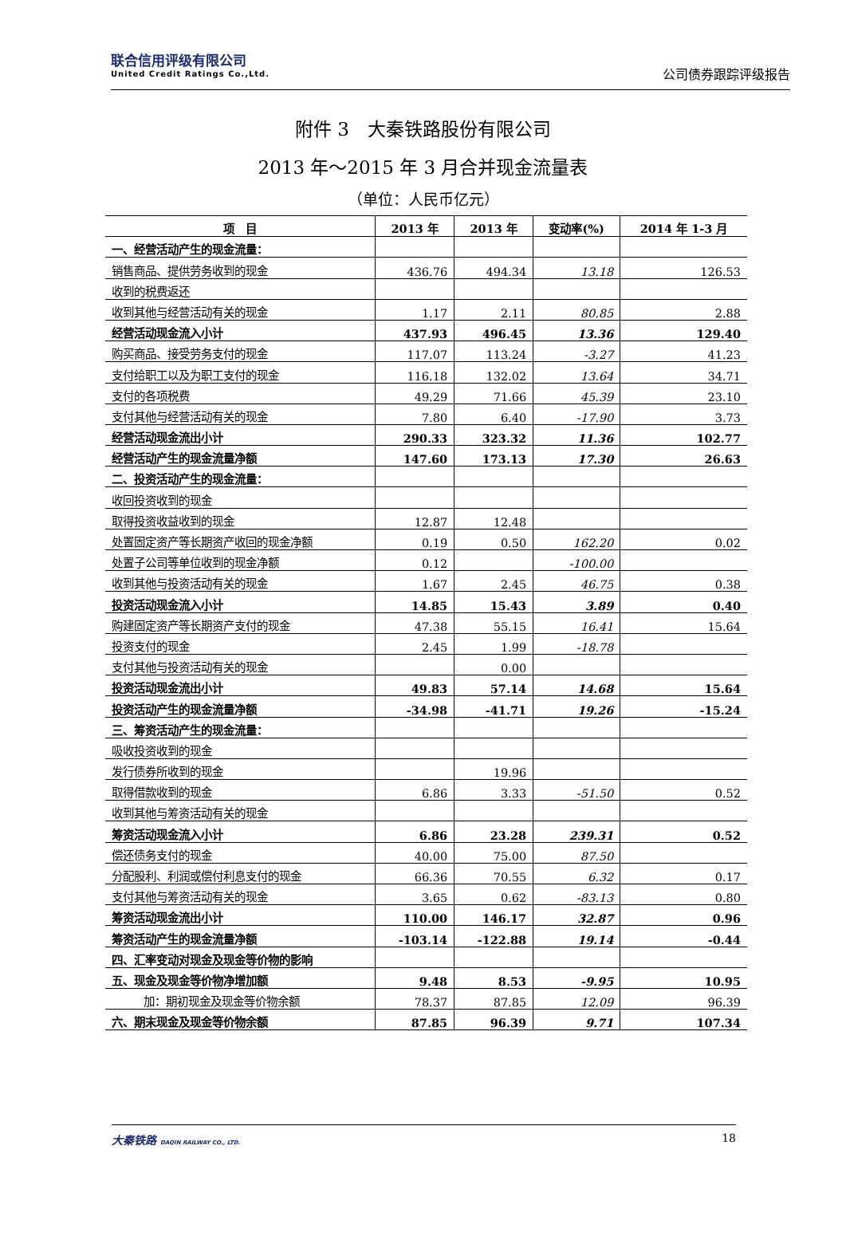联合信用评级有限公司
United Credit Ratings Co.,Ltd.
公司债券跟踪评级报告
附件 3　大秦铁路股份有限公司
2013 年～2015 年 3 月合并现金流量表
（单位：人民币亿元）
| 项 目 | 2013 年 | 2013 年 | 变动率(%) | 2014 年 1-3 月 |
| --- | --- | --- | --- | --- |
| 一、经营活动产生的现金流量： | | | | |
| 销售商品、提供劳务收到的现金 | 436.76 | 494.34 | 13.18 | 126.53 |
| 收到的税费返还 | | | | |
| 收到其他与经营活动有关的现金 | 1.17 | 2.11 | 80.85 | 2.88 |
| 经营活动现金流入小计 | 437.93 | 496.45 | 13.36 | 129.40 |
| 购买商品、接受劳务支付的现金 | 117.07 | 113.24 | -3.27 | 41.23 |
| 支付给职工以及为职工支付的现金 | 116.18 | 132.02 | 13.64 | 34.71 |
| 支付的各项税费 | 49.29 | 71.66 | 45.39 | 23.10 |
| 支付其他与经营活动有关的现金 | 7.80 | 6.40 | -17.90 | 3.73 |
| 经营活动现金流出小计 | 290.33 | 323.32 | 11.36 | 102.77 |
| 经营活动产生的现金流量净额 | 147.60 | 173.13 | 17.30 | 26.63 |
| 二、投资活动产生的现金流量： | | | | |
| 收回投资收到的现金 | | | | |
| 取得投资收益收到的现金 | 12.87 | 12.48 | | |
| 处置固定资产等长期资产收回的现金净额 | 0.19 | 0.50 | 162.20 | 0.02 |
| 处置子公司等单位收到的现金净额 | 0.12 | | -100.00 | |
| 收到其他与投资活动有关的现金 | 1.67 | 2.45 | 46.75 | 0.38 |
| 投资活动现金流入小计 | 14.85 | 15.43 | 3.89 | 0.40 |
| 购建固定资产等长期资产支付的现金 | 47.38 | 55.15 | 16.41 | 15.64 |
| 投资支付的现金 | 2.45 | 1.99 | -18.78 | |
| 支付其他与投资活动有关的现金 | | 0.00 | | |
| 投资活动现金流出小计 | 49.83 | 57.14 | 14.68 | 15.64 |
| 投资活动产生的现金流量净额 | -34.98 | -41.71 | 19.26 | -15.24 |
| 三、筹资活动产生的现金流量： | | | | |
| 吸收投资收到的现金 | | | | |
| 发行债券所收到的现金 | | 19.96 | | |
| 取得借款收到的现金 | 6.86 | 3.33 | -51.50 | 0.52 |
| 收到其他与筹资活动有关的现金 | | | | |
| 筹资活动现金流入小计 | 6.86 | 23.28 | 239.31 | 0.52 |
| 偿还债务支付的现金 | 40.00 | 75.00 | 87.50 | |
| 分配股利、利润或偿付利息支付的现金 | 66.36 | 70.55 | 6.32 | 0.17 |
| 支付其他与筹资活动有关的现金 | 3.65 | 0.62 | -83.13 | 0.80 |
| 筹资活动现金流出小计 | 110.00 | 146.17 | 32.87 | 0.96 |
| 筹资活动产生的现金流量净额 | -103.14 | -122.88 | 19.14 | -0.44 |
| 四、汇率变动对现金及现金等价物的影响 | | | | |
| 五、现金及现金等价物净增加额 | 9.48 | 8.53 | -9.95 | 10.95 |
| 加：期初现金及现金等价物余额 | 78.37 | 87.85 | 12.09 | 96.39 |
| 六、期末现金及现金等价物余额 | 87.85 | 96.39 | 9.71 | 107.34 |
大秦铁路 DAQIN RAILWAY CO., LTD.
18